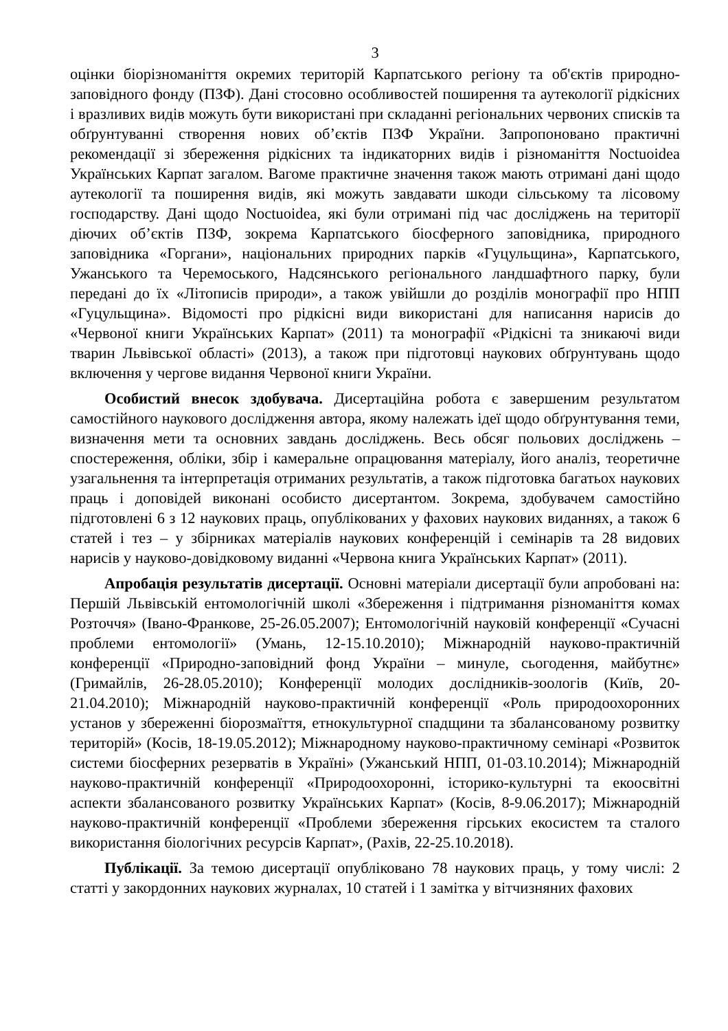3
оцінки біорізноманіття окремих територій Карпатського регіону та об'єктів природно-заповідного фонду (ПЗФ). Дані стосовно особливостей поширення та аутекології рідкісних і вразливих видів можуть бути використані при складанні регіональних червоних списків та обґрунтуванні створення нових об’єктів ПЗФ України. Запропоновано практичні рекомендації зі збереження рідкісних та індикаторних видів і різноманіття Noctuoidea Українських Карпат загалом. Вагоме практичне значення також мають отримані дані щодо аутекології та поширення видів, які можуть завдавати шкоди сільському та лісовому господарству. Дані щодо Noctuoidea, які були отримані під час досліджень на території діючих об’єктів ПЗФ, зокрема Карпатського біосферного заповідника, природного заповідника «Горгани», національних природних парків «Гуцульщина», Карпатського, Ужанського та Черемоського, Надсянського регіонального ландшафтного парку, були передані до їх «Літописів природи», а також увійшли до розділів монографії про НПП «Гуцульщина». Відомості про рідкісні види використані для написання нарисів до «Червоної книги Українських Карпат» (2011) та монографії «Рідкісні та зникаючі види тварин Львівської області» (2013), а також при підготовці наукових обґрунтувань щодо включення у чергове видання Червоної книги України.
Особистий внесок здобувача. Дисертаційна робота є завершеним результатом самостійного наукового дослідження автора, якому належать ідеї щодо обґрунтування теми, визначення мети та основних завдань досліджень. Весь обсяг польових досліджень – спостереження, обліки, збір і камеральне опрацювання матеріалу, його аналіз, теоретичне узагальнення та інтерпретація отриманих результатів, а також підготовка багатьох наукових праць і доповідей виконані особисто дисертантом. Зокрема, здобувачем самостійно підготовлені 6 з 12 наукових праць, опублікованих у фахових наукових виданнях, а також 6 статей і тез – у збірниках матеріалів наукових конференцій і семінарів та 28 видових нарисів у науково-довідковому виданні «Червона книга Українських Карпат» (2011).
Апробація результатів дисертації. Основні матеріали дисертації були апробовані на: Першій Львівській ентомологічній школі «Збереження і підтримання різноманіття комах Розточчя» (Івано-Франкове, 25-26.05.2007); Ентомологічній науковій конференції «Сучасні проблеми ентомології» (Умань, 12-15.10.2010); Міжнародній науково-практичній конференції «Природно-заповідний фонд України – минуле, сьогодення, майбутнє» (Гримайлів, 26-28.05.2010); Конференції молодих дослідників-зоологів (Київ, 20-21.04.2010); Міжнародній науково-практичній конференції «Роль природоохоронних установ у збереженні біорозмаїття, етнокультурної спадщини та збалансованому розвитку територій» (Косів, 18-19.05.2012); Міжнародному науково-практичному семінарі «Розвиток системи біосферних резерватів в Україні» (Ужанський НПП, 01-03.10.2014); Міжнародній науково-практичній конференції «Природоохоронні, історико-культурні та екоосвітні аспекти збалансованого розвитку Українських Карпат» (Косів, 8-9.06.2017); Міжнародній науково-практичній конференції «Проблеми збереження гірських екосистем та сталого використання біологічних ресурсів Карпат», (Рахів, 22-25.10.2018).
Публікації. За темою дисертації опубліковано 78 наукових праць, у тому числі: 2 статті у закордонних наукових журналах, 10 статей і 1 замітка у вітчизняних фахових